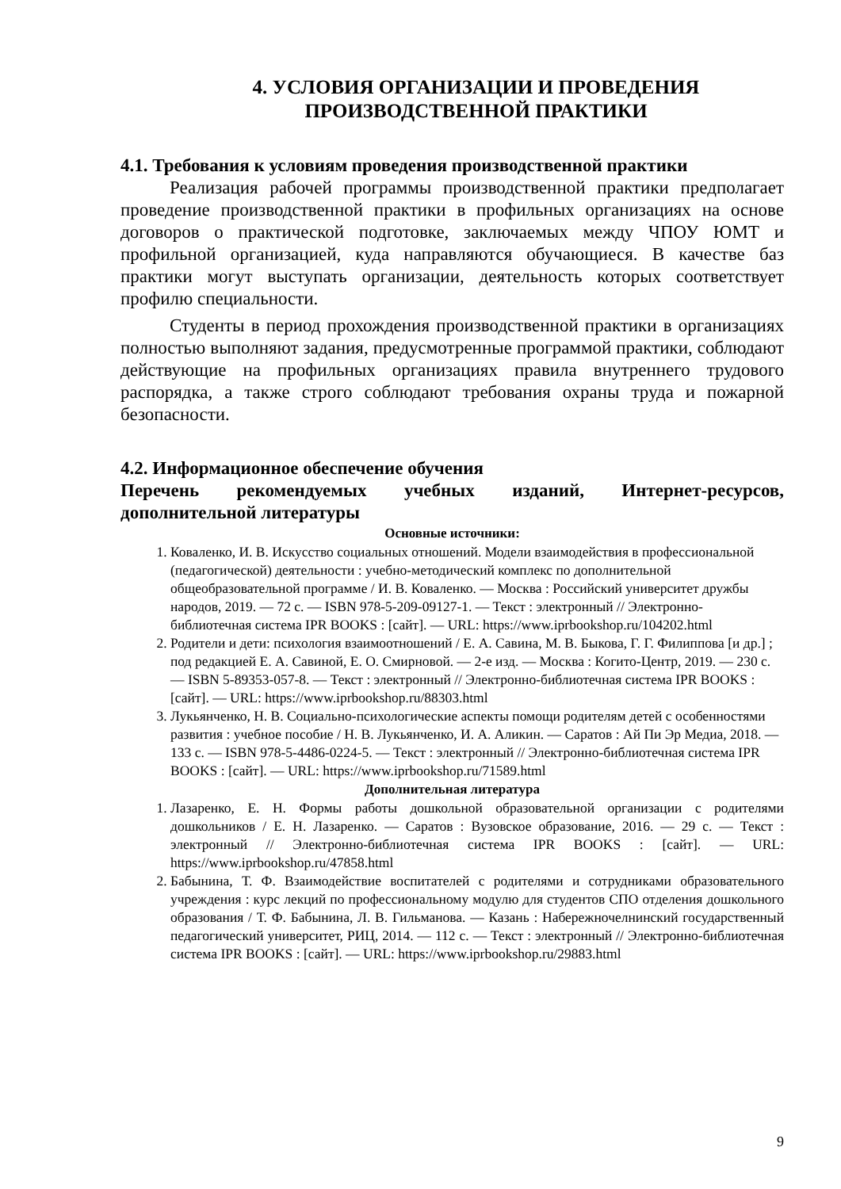4. УСЛОВИЯ ОРГАНИЗАЦИИ И ПРОВЕДЕНИЯ
ПРОИЗВОДСТВЕННОЙ ПРАКТИКИ
4.1. Требования к условиям проведения производственной практики
Реализация рабочей программы производственной практики предполагает проведение производственной практики в профильных организациях на основе договоров о практической подготовке, заключаемых между ЧПОУ ЮМТ и профильной организацией, куда направляются обучающиеся. В качестве баз практики могут выступать организации, деятельность которых соответствует профилю специальности.
Студенты в период прохождения производственной практики в организациях полностью выполняют задания, предусмотренные программой практики, соблюдают действующие на профильных организациях правила внутреннего трудового распорядка, а также строго соблюдают требования охраны труда и пожарной безопасности.
4.2. Информационное обеспечение обучения
Перечень рекомендуемых учебных изданий, Интернет-ресурсов, дополнительной литературы
Основные источники:
1. Коваленко, И. В. Искусство социальных отношений. Модели взаимодействия в профессиональной (педагогической) деятельности : учебно-методический комплекс по дополнительной общеобразовательной программе / И. В. Коваленко. — Москва : Российский университет дружбы народов, 2019. — 72 с. — ISBN 978-5-209-09127-1. — Текст : электронный // Электронно-библиотечная система IPR BOOKS : [сайт]. — URL: https://www.iprbookshop.ru/104202.html
2. Родители и дети: психология взаимоотношений / Е. А. Савина, М. В. Быкова, Г. Г. Филиппова [и др.] ; под редакцией Е. А. Савиной, Е. О. Смирновой. — 2-е изд. — Москва : Когито-Центр, 2019. — 230 c. — ISBN 5-89353-057-8. — Текст : электронный // Электронно-библиотечная система IPR BOOKS : [сайт]. — URL: https://www.iprbookshop.ru/88303.html
3. Лукьянченко, Н. В. Социально-психологические аспекты помощи родителям детей с особенностями развития : учебное пособие / Н. В. Лукьянченко, И. А. Аликин. — Саратов : Ай Пи Эр Медиа, 2018. — 133 c. — ISBN 978-5-4486-0224-5. — Текст : электронный // Электронно-библиотечная система IPR BOOKS : [сайт]. — URL: https://www.iprbookshop.ru/71589.html
Дополнительная литература
1. Лазаренко, Е. Н. Формы работы дошкольной образовательной организации с родителями дошкольников / Е. Н. Лазаренко. — Саратов : Вузовское образование, 2016. — 29 c. — Текст : электронный // Электронно-библиотечная система IPR BOOKS : [сайт]. — URL: https://www.iprbookshop.ru/47858.html
2. Бабынина, Т. Ф. Взаимодействие воспитателей с родителями и сотрудниками образовательного учреждения : курс лекций по профессиональному модулю для студентов СПО отделения дошкольного образования / Т. Ф. Бабынина, Л. В. Гильманова. — Казань : Набережночелнинский государственный педагогический университет, РИЦ, 2014. — 112 c. — Текст : электронный // Электронно-библиотечная система IPR BOOKS : [сайт]. — URL: https://www.iprbookshop.ru/29883.html
9